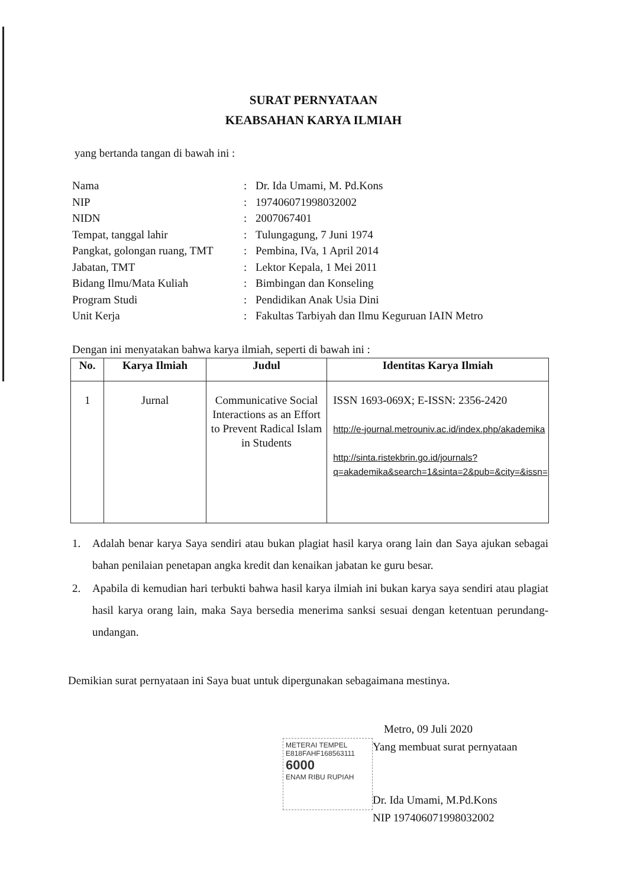SURAT PERNYATAAN
KEABSAHAN KARYA ILMIAH
yang bertanda tangan di bawah ini :
| Nama | : | Dr. Ida Umami, M. Pd.Kons |
| NIP | : | 197406071998032002 |
| NIDN | : | 2007067401 |
| Tempat, tanggal lahir | : | Tulungagung, 7 Juni 1974 |
| Pangkat, golongan ruang, TMT | : | Pembina, IVa, 1 April 2014 |
| Jabatan, TMT | : | Lektor Kepala, 1 Mei 2011 |
| Bidang Ilmu/Mata Kuliah | : | Bimbingan dan Konseling |
| Program Studi | : | Pendidikan Anak Usia Dini |
| Unit Kerja | : | Fakultas Tarbiyah dan Ilmu Keguruan IAIN Metro |
Dengan ini menyatakan bahwa karya ilmiah, seperti di bawah ini :
| No. | Karya Ilmiah | Judul | Identitas Karya Ilmiah |
| --- | --- | --- | --- |
| 1 | Jurnal | Communicative Social Interactions as an Effort to Prevent Radical Islam in Students | ISSN 1693-069X; E-ISSN: 2356-2420 http://e-journal.metrouniv.ac.id/index.php/akademika http://sinta.ristekbrin.go.id/journals?q=akademika&search=1&sinta=2&pub=&city=&issn= |
1. Adalah benar karya Saya sendiri atau bukan plagiat hasil karya orang lain dan Saya ajukan sebagai bahan penilaian penetapan angka kredit dan kenaikan jabatan ke guru besar.
2. Apabila di kemudian hari terbukti bahwa hasil karya ilmiah ini bukan karya saya sendiri atau plagiat hasil karya orang lain, maka Saya bersedia menerima sanksi sesuai dengan ketentuan perundang-undangan.
Demikian surat pernyataan ini Saya buat untuk dipergunakan sebagaimana mestinya.
METERAI TEMPEL
E818FAHF168563111
6000
ENAM RIBU RUPIAH
Metro, 09 Juli 2020
Yang membuat surat pernyataan
Dr. Ida Umami, M.Pd.Kons
NIP 197406071998032002